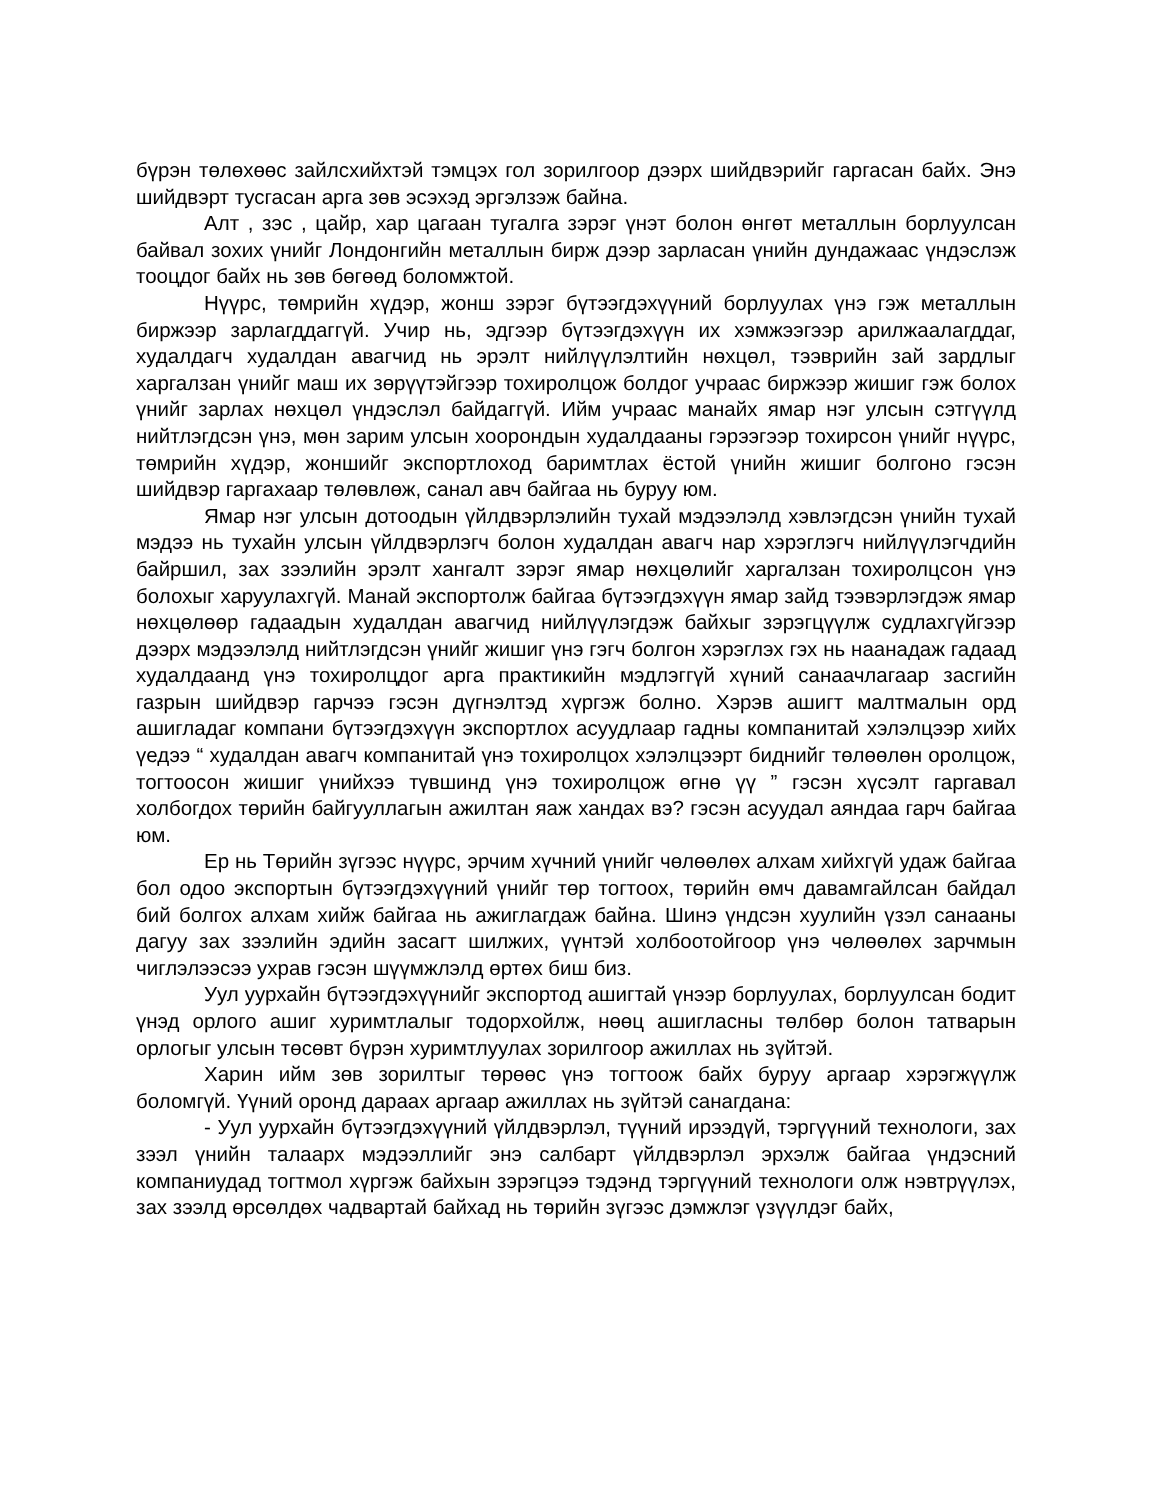бүрэн төлөхөөс зайлсхийхтэй тэмцэх гол зорилгоор дээрх шийдвэрийг гаргасан байх. Энэ шийдвэрт тусгасан арга зөв эсэхэд эргэлзэж байна.
Алт , зэс , цайр, хар цагаан тугалга зэрэг үнэт болон өнгөт металлын борлуулсан байвал зохих үнийг Лондонгийн металлын бирж дээр зарласан үнийн дундажаас үндэслэж тооцдог байх нь зөв бөгөөд боломжтой.
Нүүрс, төмрийн хүдэр, жонш зэрэг бүтээгдэхүүний борлуулах үнэ гэж металлын биржээр зарлагддаггүй. Учир нь, эдгээр бүтээгдэхүүн их хэмжээгээр арилжаалагддаг, худалдагч худалдан авагчид нь эрэлт нийлүүлэлтийн нөхцөл, тээврийн зай зардлыг харгалзан үнийг маш их зөрүүтэйгээр тохиролцож болдог учраас биржээр жишиг гэж болох үнийг зарлах нөхцөл үндэслэл байдаггүй. Ийм учраас манайх ямар нэг улсын сэтгүүлд нийтлэгдсэн үнэ, мөн зарим улсын хоорондын худалдааны гэрээгээр тохирсон үнийг нүүрс, төмрийн хүдэр, жоншийг экспортлоход баримтлах ёстой үнийн жишиг болгоно гэсэн шийдвэр гаргахаар төлөвлөж, санал авч байгаа нь буруу юм.
Ямар нэг улсын дотоодын үйлдвэрлэлийн тухай мэдээлэлд хэвлэгдсэн үнийн тухай мэдээ нь тухайн улсын үйлдвэрлэгч болон худалдан авагч нар хэрэглэгч нийлүүлэгчдийн байршил, зах зээлийн эрэлт хангалт зэрэг ямар нөхцөлийг харгалзан тохиролцсон үнэ болохыг харуулахгүй. Манай экспортолж байгаа бүтээгдэхүүн ямар зайд тээвэрлэгдэж ямар нөхцөлөөр гадаадын худалдан авагчид нийлүүлэгдэж байхыг зэрэгцүүлж судлахгүйгээр дээрх мэдээлэлд нийтлэгдсэн үнийг жишиг үнэ гэгч болгон хэрэглэх гэх нь наанадаж гадаад худалдаанд үнэ тохиролцдог арга практикийн мэдлэггүй хүний санаачлагаар засгийн газрын шийдвэр гарчээ гэсэн дүгнэлтэд хүргэж болно. Хэрэв ашигт малтмалын орд ашигладаг компани бүтээгдэхүүн экспортлох асуудлаар гадны компанитай хэлэлцээр хийх үедээ “ худалдан авагч компанитай үнэ тохиролцох хэлэлцээрт биднийг төлөөлөн оролцож, тогтоосон жишиг үнийхээ түвшинд үнэ тохиролцож өгнө үү ” гэсэн хүсэлт гаргавал холбогдох төрийн байгууллагын ажилтан яаж хандах вэ? гэсэн асуудал аяндаа гарч байгаа юм.
Ер нь Төрийн зүгээс нүүрс, эрчим хүчний үнийг чөлөөлөх алхам хийхгүй удаж байгаа бол одоо экспортын бүтээгдэхүүний үнийг төр тогтоох, төрийн өмч давамгайлсан байдал бий болгох алхам хийж байгаа нь ажиглагдаж байна. Шинэ үндсэн хуулийн үзэл санааны дагуу зах зээлийн эдийн засагт шилжих, үүнтэй холбоотойгоор үнэ чөлөөлөх зарчмын чиглэлээсээ ухрав гэсэн шүүмжлэлд өртөх биш биз.
Уул уурхайн бүтээгдэхүүнийг экспортод ашигтай үнээр борлуулах, борлуулсан бодит үнэд орлого ашиг хуримтлалыг тодорхойлж, нөөц ашигласны төлбөр болон татварын орлогыг улсын төсөвт бүрэн хуримтлуулах зорилгоор ажиллах нь зүйтэй.
Харин ийм зөв зорилтыг төрөөс үнэ тогтоож байх буруу аргаар хэрэгжүүлж боломгүй. Үүний оронд дараах аргаар ажиллах нь зүйтэй санагдана:
- Уул уурхайн бүтээгдэхүүний үйлдвэрлэл, түүний ирээдүй, тэргүүний технологи, зах зээл үнийн талаарх мэдээллийг энэ салбарт үйлдвэрлэл эрхэлж байгаа үндэсний компаниудад тогтмол хүргэж байхын зэрэгцээ тэдэнд тэргүүний технологи олж нэвтрүүлэх, зах зээлд өрсөлдөх чадвартай байхад нь төрийн зүгээс дэмжлэг үзүүлдэг байх,